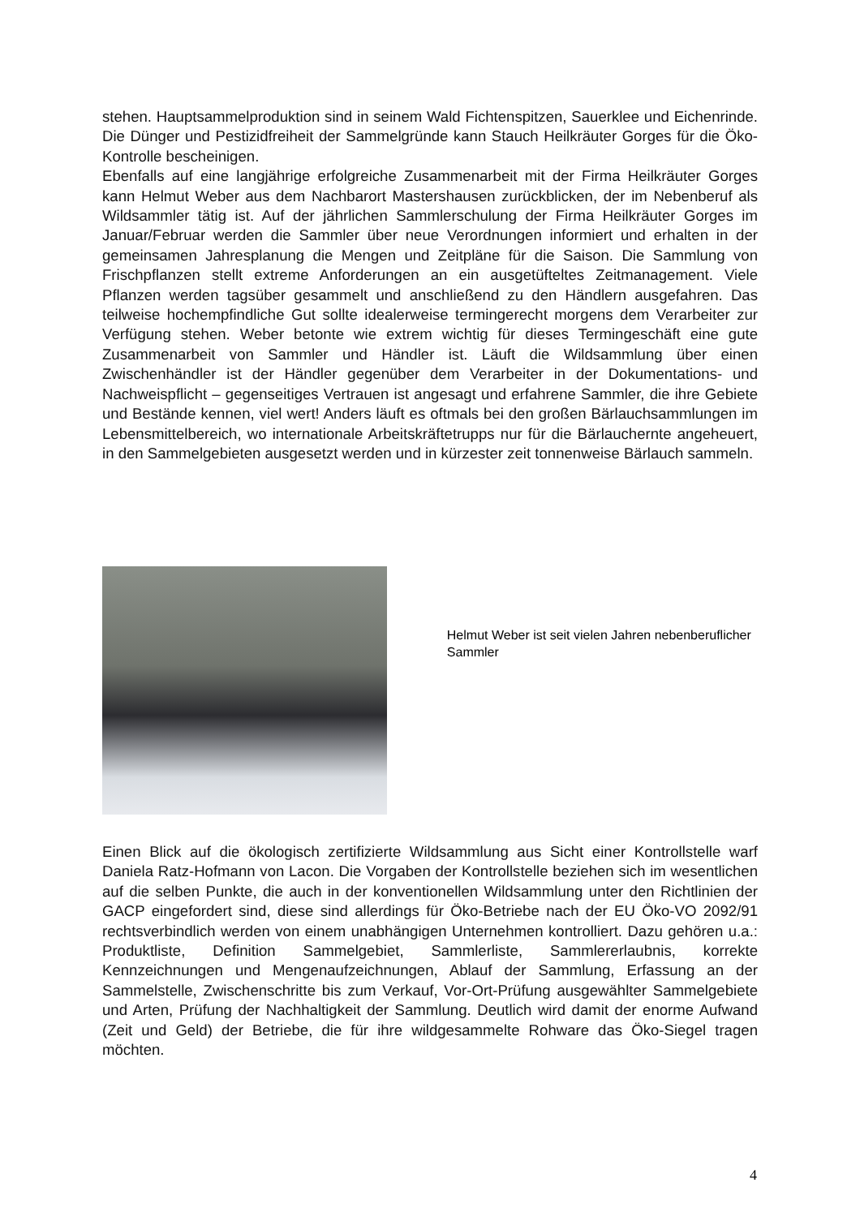stehen. Hauptsammelproduktion sind in seinem Wald Fichtenspitzen, Sauerklee und Eichenrinde. Die Dünger und Pestizidfreiheit der Sammelgründe kann Stauch Heilkräuter Gorges für die Öko-Kontrolle bescheinigen.
Ebenfalls auf eine langjährige erfolgreiche Zusammenarbeit mit der Firma Heilkräuter Gorges kann Helmut Weber aus dem Nachbarort Mastershausen zurückblicken, der im Nebenberuf als Wildsammler tätig ist. Auf der jährlichen Sammlerschulung der Firma Heilkräuter Gorges im Januar/Februar werden die Sammler über neue Verordnungen informiert und erhalten in der gemeinsamen Jahresplanung die Mengen und Zeitpläne für die Saison. Die Sammlung von Frischpflanzen stellt extreme Anforderungen an ein ausgetüfteltes Zeitmanagement. Viele Pflanzen werden tagsüber gesammelt und anschließend zu den Händlern ausgefahren. Das teilweise hochempfindliche Gut sollte idealerweise termingerecht morgens dem Verarbeiter zur Verfügung stehen. Weber betonte wie extrem wichtig für dieses Termingeschäft eine gute Zusammenarbeit von Sammler und Händler ist. Läuft die Wildsammlung über einen Zwischenhändler ist der Händler gegenüber dem Verarbeiter in der Dokumentations- und Nachweispflicht – gegenseitiges Vertrauen ist angesagt und erfahrene Sammler, die ihre Gebiete und Bestände kennen, viel wert! Anders läuft es oftmals bei den großen Bärlauchsammlungen im Lebensmittelbereich, wo internationale Arbeitskräftetrupps nur für die Bärlauchernte angeheuert, in den Sammelgebieten ausgesetzt werden und in kürzester zeit tonnenweise Bärlauch sammeln.
Helmut Weber ist seit vielen Jahren nebenberuflicher Sammler
Einen Blick auf die ökologisch zertifizierte Wildsammlung aus Sicht einer Kontrollstelle warf Daniela Ratz-Hofmann von Lacon. Die Vorgaben der Kontrollstelle beziehen sich im wesentlichen auf die selben Punkte, die auch in der konventionellen Wildsammlung unter den Richtlinien der GACP eingefordert sind, diese sind allerdings für Öko-Betriebe nach der EU Öko-VO 2092/91 rechtsverbindlich werden von einem unabhängigen Unternehmen kontrolliert. Dazu gehören u.a.: Produktliste, Definition Sammelgebiet, Sammlerliste, Sammlererlaubnis, korrekte Kennzeichnungen und Mengenaufzeichnungen, Ablauf der Sammlung, Erfassung an der Sammelstelle, Zwischenschritte bis zum Verkauf, Vor-Ort-Prüfung ausgewählter Sammelgebiete und Arten, Prüfung der Nachhaltigkeit der Sammlung. Deutlich wird damit der enorme Aufwand (Zeit und Geld) der Betriebe, die für ihre wildgesammelte Rohware das Öko-Siegel tragen möchten.
4